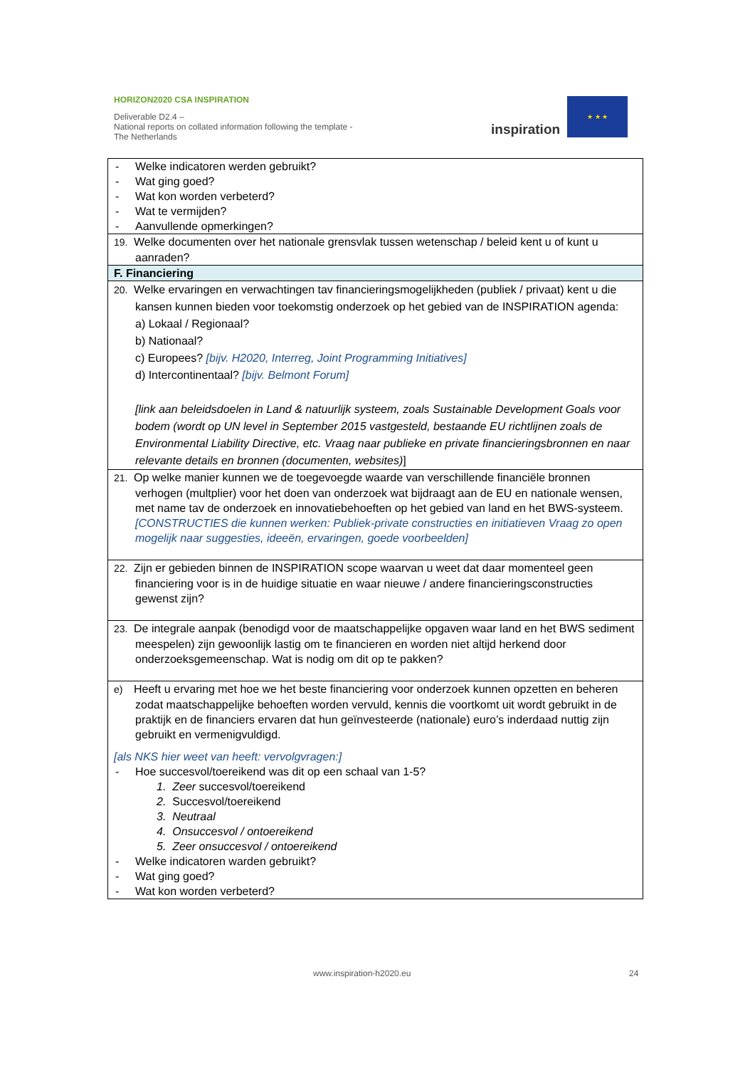HORIZON2020 CSA INSPIRATION
Deliverable D2.4 –
National reports on collated information following the template - The Netherlands
inspiration
★ ★ ★
| - Welke indicatoren werden gebruikt? - Wat ging goed? - Wat kon worden verbeterd? - Wat te vermijden? - Aanvullende opmerkingen? |
| 19. Welke documenten over het nationale grensvlak tussen wetenschap / beleid kent u of kunt u aanraden? |
| F. Financiering |
| 20. Welke ervaringen en verwachtingen tav financieringsmogelijkheden (publiek / privaat) kent u die kansen kunnen bieden voor toekomstig onderzoek op het gebied van de INSPIRATION agenda: a) Lokaal / Regionaal? b) Nationaal? c) Europees? [bijv. H2020, Interreg, Joint Programming Initiatives] d) Intercontinentaal? [bijv. Belmont Forum] [link aan beleidsdoelen in Land & natuurlijk systeem, zoals Sustainable Development Goals voor bodem (wordt op UN level in September 2015 vastgesteld, bestaande EU richtlijnen zoals de Environmental Liability Directive, etc. Vraag naar publieke en private financieringsbronnen en naar relevante details en bronnen (documenten, websites) ] |
| 21. Op welke manier kunnen we de toegevoegde waarde van verschillende financiële bronnen verhogen (multplier) voor het doen van onderzoek wat bijdraagt aan de EU en nationale wensen, met name tav de onderzoek en innovatiebehoeften op het gebied van land en het BWS-systeem. [CONSTRUCTIES die kunnen werken: Publiek-private constructies en initiatieven Vraag zo open mogelijk naar suggesties, ideeën, ervaringen, goede voorbeelden] |
| 22. Zijn er gebieden binnen de INSPIRATION scope waarvan u weet dat daar momenteel geen financiering voor is in de huidige situatie en waar nieuwe / andere financieringsconstructies gewenst zijn? |
| 23. De integrale aanpak (benodigd voor de maatschappelijke opgaven waar land en het BWS sediment meespelen) zijn gewoonlijk lastig om te financieren en worden niet altijd herkend door onderzoeksgemeenschap. Wat is nodig om dit op te pakken? |
| e) Heeft u ervaring met hoe we het beste financiering voor onderzoek kunnen opzetten en beheren zodat maatschappelijke behoeften worden vervuld, kennis die voortkomt uit wordt gebruikt in de praktijk en de financiers ervaren dat hun geïnvesteerde (nationale) euro’s inderdaad nuttig zijn gebruikt en vermenigvuldigd. [als NKS hier weet van heeft: vervolgvragen:] - Hoe succesvol/toereikend was dit op een schaal van 1-5? 1. Zeer succesvol/toereikend 2. Succesvol/toereikend 3. Neutraal 4. Onsuccesvol / ontoereikend 5. Zeer onsuccesvol / ontoereikend - Welke indicatoren warden gebruikt? - Wat ging goed? - Wat kon worden verbeterd? |
www.inspiration-h2020.eu 24